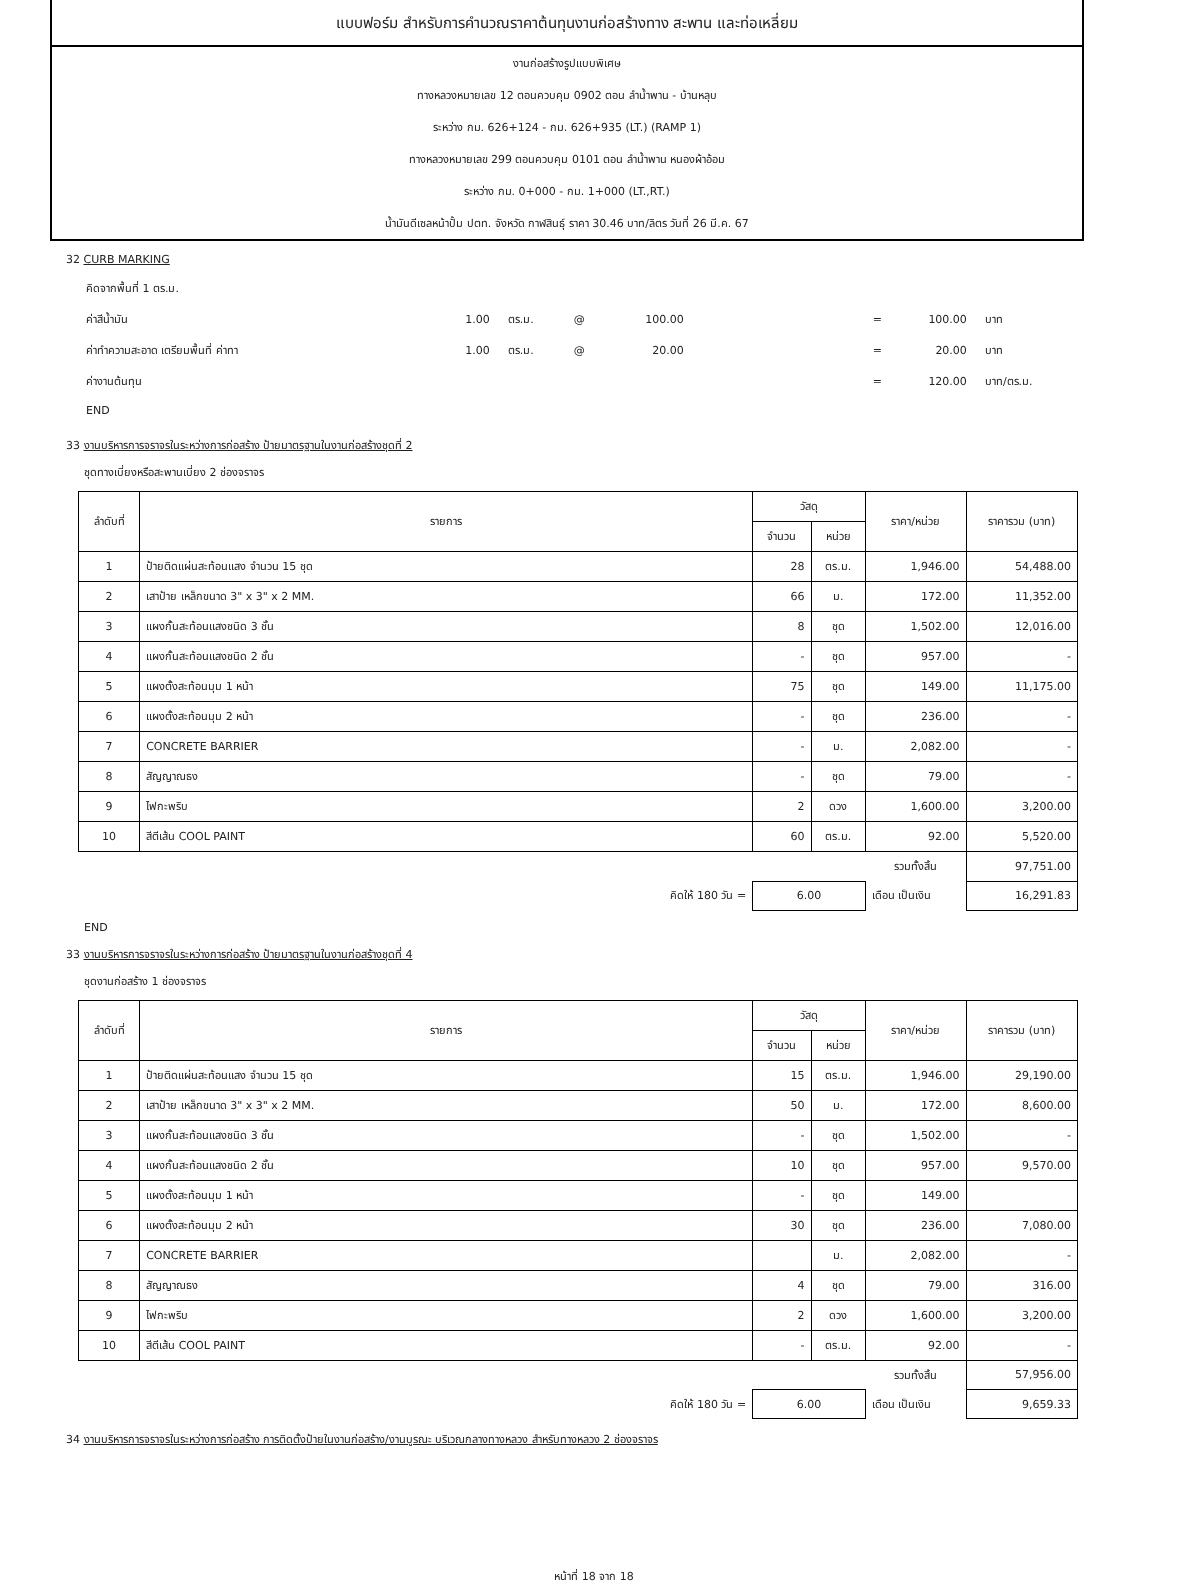แบบฟอร์ม สำหรับการคำนวณราคาต้นทุนงานก่อสร้างทาง สะพาน และท่อเหลี่ยม
งานก่อสร้างรูปแบบพิเศษ
ทางหลวงหมายเลข 12 ตอนควบคุม 0902 ตอน ลำน้ำพาน - บ้านหลุบ
ระหว่าง กม. 626+124 - กม. 626+935 (LT.) (RAMP 1)
ทางหลวงหมายเลข 299 ตอนควบคุม 0101 ตอน ลำน้ำพาน หนองผ้าอ้อม
ระหว่าง กม. 0+000 - กม. 1+000 (LT.,RT.)
น้ำมันดีเซลหน้าปั้ม ปตท. จังหวัด กาฬสินธุ์ ราคา 30.46 บาท/ลิตร วันที่ 26 มี.ค. 67
32 CURB MARKING
| คิดจากพื้นที่ 1 ตร.ม. | | | | | | | |
| ค่าสีน้ำมัน | 1.00 | ตร.ม. | @ | 100.00 | = | 100.00 | บาท |
| ค่าทำความสะอาด เตรียมพื้นที่ ค่าทา | 1.00 | ตร.ม. | @ | 20.00 | = | 20.00 | บาท |
| ค่างานต้นทุน | | | | | = | 120.00 | บาท/ตร.ม. |
| END | | | | | | | |
33 งานบริหารการจราจรในระหว่างการก่อสร้าง ป้ายมาตรฐานในงานก่อสร้างชุดที่ 2
ชุดทางเบี่ยงหรือสะพานเบี่ยง 2 ช่องจราจร
| ลำดับที่ | รายการ | วัสดุ | | ราคา/หน่วย | ราคารวม (บาท) |
| --- | --- | --- | --- | --- | --- |
| | | จำนวน | หน่วย | | |
| 1 | ป้ายติดแผ่นสะท้อนแสง จำนวน 15 ชุด | 28 | ตร.ม. | 1,946.00 | 54,488.00 |
| 2 | เสาป้าย เหล็กขนาด 3" x 3" x 2 MM. | 66 | ม. | 172.00 | 11,352.00 |
| 3 | แผงกั้นสะท้อนแสงชนิด 3 ชั้น | 8 | ชุด | 1,502.00 | 12,016.00 |
| 4 | แผงกั้นสะท้อนแสงชนิด 2 ชั้น | - | ชุด | 957.00 | - |
| 5 | แผงตั้งสะท้อนมุม 1 หน้า | 75 | ชุด | 149.00 | 11,175.00 |
| 6 | แผงตั้งสะท้อนมุม 2 หน้า | - | ชุด | 236.00 | - |
| 7 | CONCRETE BARRIER | - | ม. | 2,082.00 | - |
| 8 | สัญญาณธง | - | ชุด | 79.00 | - |
| 9 | ไฟกะพริบ | 2 | ดวง | 1,600.00 | 3,200.00 |
| 10 | สีตีเส้น COOL PAINT | 60 | ตร.ม. | 92.00 | 5,520.00 |
| | | | | รวมทั้งสิ้น | 97,751.00 |
| คิดให้ 180 วัน = | | 6.00 | | เดือน เป็นเงิน | 16,291.83 |
END
33 งานบริหารการจราจรในระหว่างการก่อสร้าง ป้ายมาตรฐานในงานก่อสร้างชุดที่ 4
ชุดงานก่อสร้าง 1 ช่องจราจร
| ลำดับที่ | รายการ | วัสดุ | | ราคา/หน่วย | ราคารวม (บาท) |
| --- | --- | --- | --- | --- | --- |
| | | จำนวน | หน่วย | | |
| 1 | ป้ายติดแผ่นสะท้อนแสง จำนวน 15 ชุด | 15 | ตร.ม. | 1,946.00 | 29,190.00 |
| 2 | เสาป้าย เหล็กขนาด 3" x 3" x 2 MM. | 50 | ม. | 172.00 | 8,600.00 |
| 3 | แผงกั้นสะท้อนแสงชนิด 3 ชั้น | - | ชุด | 1,502.00 | - |
| 4 | แผงกั้นสะท้อนแสงชนิด 2 ชั้น | 10 | ชุด | 957.00 | 9,570.00 |
| 5 | แผงตั้งสะท้อนมุม 1 หน้า | - | ชุด | 149.00 | |
| 6 | แผงตั้งสะท้อนมุม 2 หน้า | 30 | ชุด | 236.00 | 7,080.00 |
| 7 | CONCRETE BARRIER | | ม. | 2,082.00 | - |
| 8 | สัญญาณธง | 4 | ชุด | 79.00 | 316.00 |
| 9 | ไฟกะพริบ | 2 | ดวง | 1,600.00 | 3,200.00 |
| 10 | สีตีเส้น COOL PAINT | - | ตร.ม. | 92.00 | - |
| | | | | รวมทั้งสิ้น | 57,956.00 |
| คิดให้ 180 วัน = | | 6.00 | | เดือน เป็นเงิน | 9,659.33 |
34 งานบริหารการจราจรในระหว่างการก่อสร้าง การติดตั้งป้ายในงานก่อสร้าง/งานบูรณะ บริเวณกลางทางหลวง สำหรับทางหลวง 2 ช่องจราจร
หน้าที่ 18 จาก 18